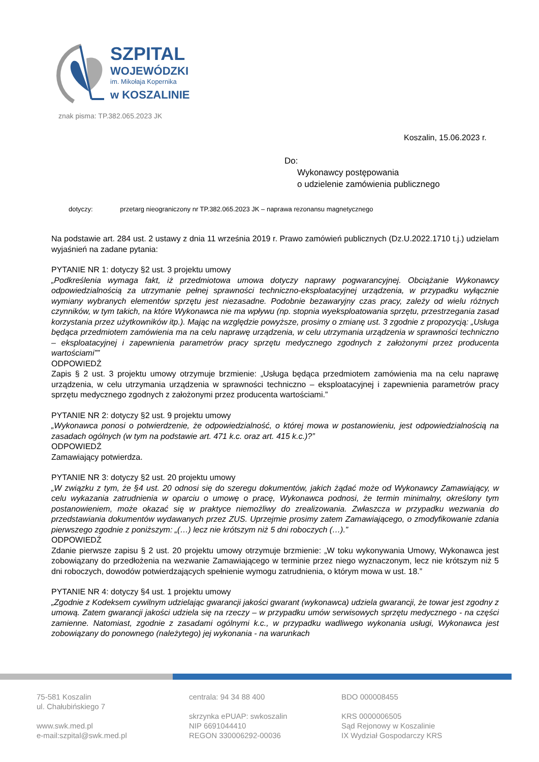SZPITAL
WOJEWÓDZKI
im. Mikołaja Kopernika
w KOSZALINIE
znak pisma: TP.382.065.2023 JK
Koszalin, 15.06.2023 r.
Do:
Wykonawcy postępowania
o udzielenie zamówienia publicznego
dotyczy: przetarg nieograniczony nr TP.382.065.2023 JK – naprawa rezonansu magnetycznego
Na podstawie art. 284 ust. 2 ustawy z dnia 11 września 2019 r. Prawo zamówień publicznych (Dz.U.2022.1710 t.j.) udzielam wyjaśnień na zadane pytania:
PYTANIE NR 1: dotyczy §2 ust. 3 projektu umowy
„Podkreślenia wymaga fakt, iż przedmiotowa umowa dotyczy naprawy pogwarancyjnej. Obciążanie Wykonawcy odpowiedzialnością za utrzymanie pełnej sprawności techniczno-eksploatacyjnej urządzenia, w przypadku wyłącznie wymiany wybranych elementów sprzętu jest niezasadne. Podobnie bezawaryjny czas pracy, zależy od wielu różnych czynników, w tym takich, na które Wykonawca nie ma wpływu (np. stopnia wyeksploatowania sprzętu, przestrzegania zasad korzystania przez użytkowników itp.). Mając na względzie powyższe, prosimy o zmianę ust. 3 zgodnie z propozycją: „Usługa będąca przedmiotem zamówienia ma na celu naprawę urządzenia, w celu utrzymania urządzenia w sprawności techniczno – eksploatacyjnej i zapewnienia parametrów pracy sprzętu medycznego zgodnych z założonymi przez producenta wartościami””
ODPOWIEDŹ
Zapis § 2 ust. 3 projektu umowy otrzymuje brzmienie: „Usługa będąca przedmiotem zamówienia ma na celu naprawę urządzenia, w celu utrzymania urządzenia w sprawności techniczno – eksploatacyjnej i zapewnienia parametrów pracy sprzętu medycznego zgodnych z założonymi przez producenta wartościami.”
PYTANIE NR 2: dotyczy §2 ust. 9 projektu umowy
„Wykonawca ponosi o potwierdzenie, że odpowiedzialność, o której mowa w postanowieniu, jest odpowiedzialnością na zasadach ogólnych (w tym na podstawie art. 471 k.c. oraz art. 415 k.c.)?”
ODPOWIEDŹ
Zamawiający potwierdza.
PYTANIE NR 3: dotyczy §2 ust. 20 projektu umowy
„W związku z tym, że §4 ust. 20 odnosi się do szeregu dokumentów, jakich żądać może od Wykonawcy Zamawiający, w celu wykazania zatrudnienia w oparciu o umowę o pracę, Wykonawca podnosi, że termin minimalny, określony tym postanowieniem, może okazać się w praktyce niemożliwy do zrealizowania. Zwłaszcza w przypadku wezwania do przedstawiania dokumentów wydawanych przez ZUS. Uprzejmie prosimy zatem Zamawiającego, o zmodyfikowanie zdania pierwszego zgodnie z poniższym: „(…) lecz nie krótszym niż 5 dni roboczych (…).”
ODPOWIEDŹ
Zdanie pierwsze zapisu § 2 ust. 20 projektu umowy otrzymuje brzmienie: „W toku wykonywania Umowy, Wykonawca jest zobowiązany do przedłożenia na wezwanie Zamawiającego w terminie przez niego wyznaczonym, lecz nie krótszym niż 5 dni roboczych, dowodów potwierdzających spełnienie wymogu zatrudnienia, o którym mowa w ust. 18.”
PYTANIE NR 4: dotyczy §4 ust. 1 projektu umowy
„Zgodnie z Kodeksem cywilnym udzielając gwarancji jakości gwarant (wykonawca) udziela gwarancji, że towar jest zgodny z umową. Zatem gwarancji jakości udziela się na rzeczy – w przypadku umów serwisowych sprzętu medycznego - na części zamienne. Natomiast, zgodnie z zasadami ogólnymi k.c., w przypadku wadliwego wykonania usługi, Wykonawca jest zobowiązany do ponownego (należytego) jej wykonania - na warunkach
75-581 Koszalin
ul. Chałubińskiego 7
www.swk.med.pl
e-mail:szpital@swk.med.pl
centrala: 94 34 88 400
skrzynka ePUAP: swkoszalin
NIP 6691044410
REGON 330006292-00036
BDO 000008455
KRS 0000006505
Sąd Rejonowy w Koszalinie
IX Wydział Gospodarczy KRS